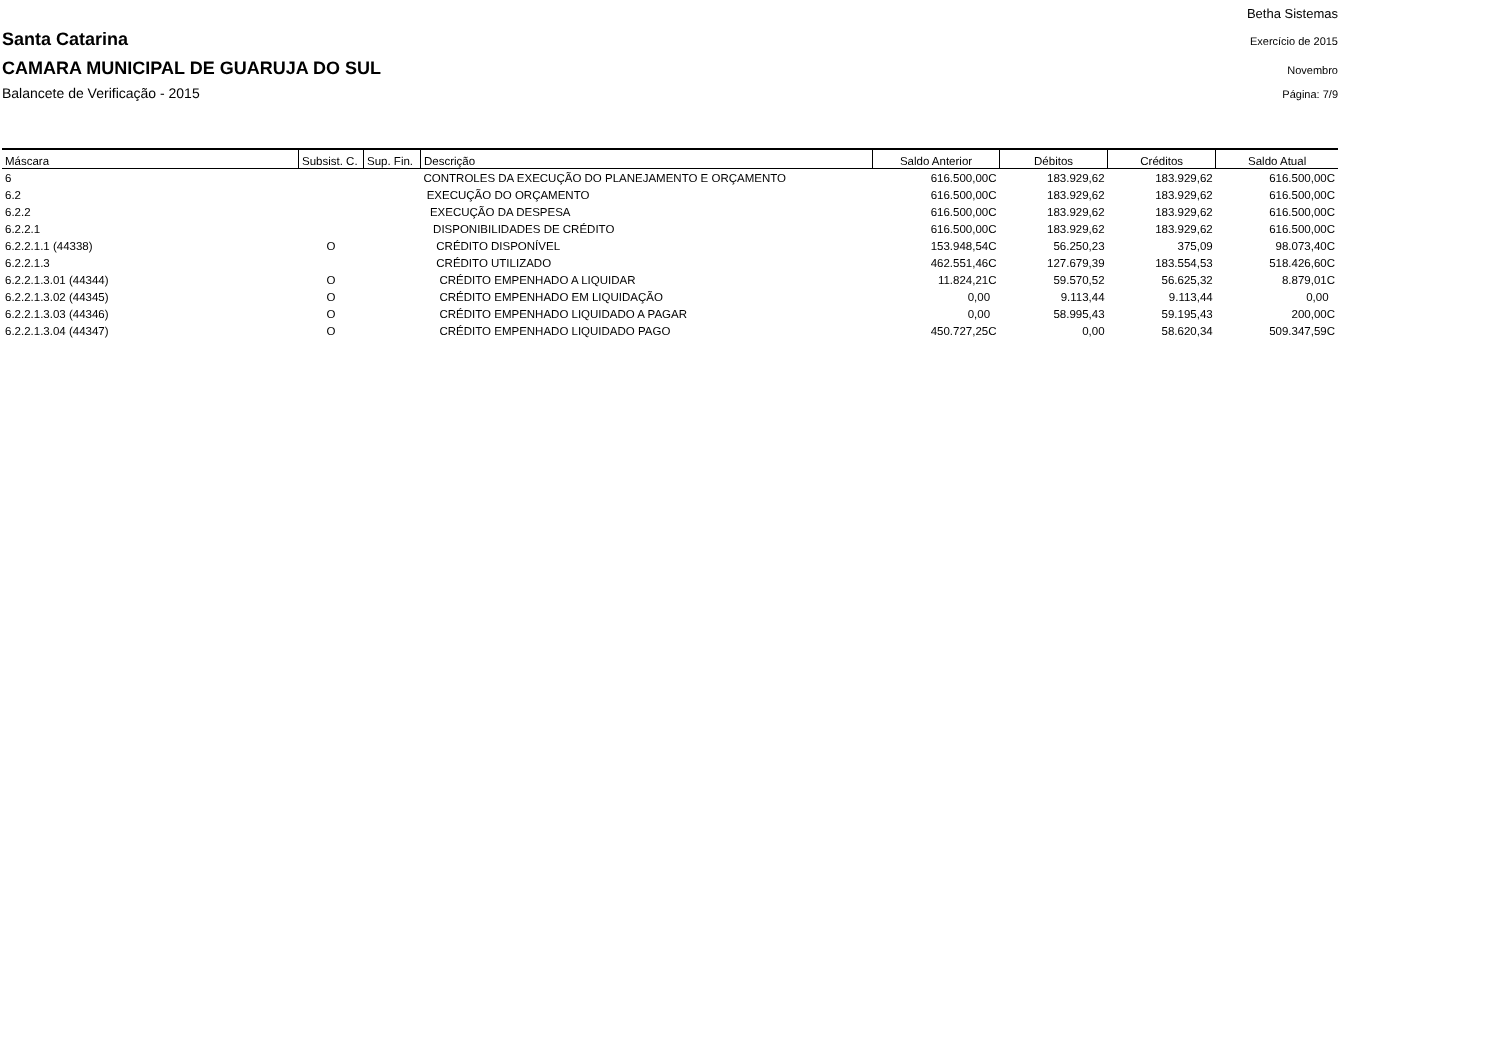Betha Sistemas
Santa Catarina Exercício de 2015
CAMARA MUNICIPAL DE GUARUJA DO SUL Novembro
Balancete de Verificação - 2015 Página: 7/9
| Máscara | Subsist. C. | Sup. Fin. | Descrição | Saldo Anterior | Débitos | Créditos | Saldo Atual |
| --- | --- | --- | --- | --- | --- | --- | --- |
| 6 | | | CONTROLES DA EXECUÇÃO DO PLANEJAMENTO E ORÇAMENTO | 616.500,00C | 183.929,62 | 183.929,62 | 616.500,00C |
| 6.2 | | | EXECUÇÃO DO ORÇAMENTO | 616.500,00C | 183.929,62 | 183.929,62 | 616.500,00C |
| 6.2.2 | | | EXECUÇÃO DA DESPESA | 616.500,00C | 183.929,62 | 183.929,62 | 616.500,00C |
| 6.2.2.1 | | | DISPONIBILIDADES DE CRÉDITO | 616.500,00C | 183.929,62 | 183.929,62 | 616.500,00C |
| 6.2.2.1.1 (44338) | O | | CRÉDITO DISPONÍVEL | 153.948,54C | 56.250,23 | 375,09 | 98.073,40C |
| 6.2.2.1.3 | | | CRÉDITO UTILIZADO | 462.551,46C | 127.679,39 | 183.554,53 | 518.426,60C |
| 6.2.2.1.3.01 (44344) | O | | CRÉDITO EMPENHADO A LIQUIDAR | 11.824,21C | 59.570,52 | 56.625,32 | 8.879,01C |
| 6.2.2.1.3.02 (44345) | O | | CRÉDITO EMPENHADO EM LIQUIDAÇÃO | 0,00 | 9.113,44 | 9.113,44 | 0,00 |
| 6.2.2.1.3.03 (44346) | O | | CRÉDITO EMPENHADO LIQUIDADO A PAGAR | 0,00 | 58.995,43 | 59.195,43 | 200,00C |
| 6.2.2.1.3.04 (44347) | O | | CRÉDITO EMPENHADO LIQUIDADO PAGO | 450.727,25C | 0,00 | 58.620,34 | 509.347,59C |